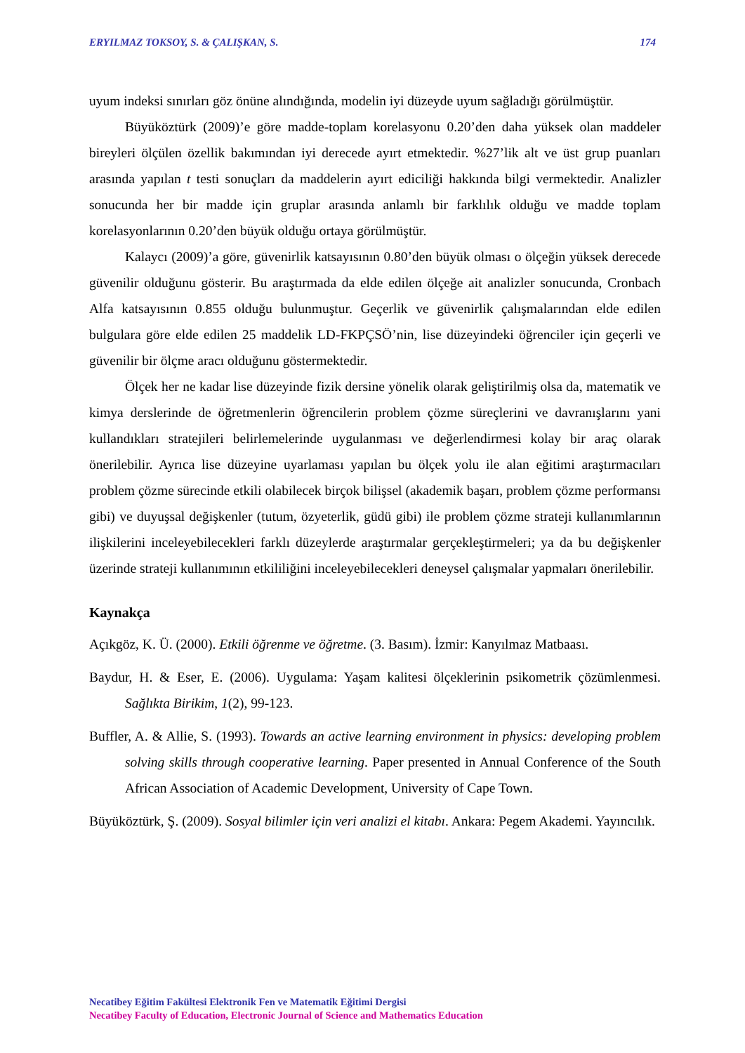ERYILMAZ TOKSOY, S. & ÇALIŞKAN, S. 174
uyum indeksi sınırları göz önüne alındığında, modelin iyi düzeyde uyum sağladığı görülmüştür.
Büyüköztürk (2009)’e göre madde-toplam korelasyonu 0.20’den daha yüksek olan maddeler bireyleri ölçülen özellik bakımından iyi derecede ayırt etmektedir. %27’lik alt ve üst grup puanları arasında yapılan t testi sonuçları da maddelerin ayırt ediciliği hakkında bilgi vermektedir. Analizler sonucunda her bir madde için gruplar arasında anlamlı bir farklılık olduğu ve madde toplam korelasyonlarının 0.20’den büyük olduğu ortaya görülmüştür.
Kalaycı (2009)’a göre, güvenirlik katsayısının 0.80’den büyük olması o ölçeğin yüksek derecede güvenilir olduğunu gösterir. Bu araştırmada da elde edilen ölçeğe ait analizler sonucunda, Cronbach Alfa katsayısının 0.855 olduğu bulunmuştur. Geçerlik ve güvenirlik çalışmalarından elde edilen bulgulara göre elde edilen 25 maddelik LD-FKPÇSÖ’nin, lise düzeyindeki öğrenciler için geçerli ve güvenilir bir ölçme aracı olduğunu göstermektedir.
Ölçek her ne kadar lise düzeyinde fizik dersine yönelik olarak geliştirilmiş olsa da, matematik ve kimya derslerinde de öğretmenlerin öğrencilerin problem çözme süreçlerini ve davranışlarını yani kullandıkları stratejileri belirlemelerinde uygulanması ve değerlendirmesi kolay bir araç olarak önerilebilir. Ayrıca lise düzeyine uyarlaması yapılan bu ölçek yolu ile alan eğitimi araştırmacıları problem çözme sürecinde etkili olabilecek birçok bilişsel (akademik başarı, problem çözme performansı gibi) ve duyuşsal değişkenler (tutum, özyeterlik, güdü gibi) ile problem çözme strateji kullanımlarının ilişkilerini inceleyebilecekleri farklı düzeylerde araştırmalar gerçekleştirmeleri; ya da bu değişkenler üzerinde strateji kullanımının etkililiğini inceleyebilecekleri deneysel çalışmalar yapmaları önerilebilir.
Kaynakça
Açıkgöz, K. Ü. (2000). Etkili öğrenme ve öğretme. (3. Basım). İzmir: Kanyılmaz Matbaası.
Baydur, H. & Eser, E. (2006). Uygulama: Yaşam kalitesi ölçeklerinin psikometrik çözümlenmesi. Sağlıkta Birikim, 1(2), 99-123.
Buffler, A. & Allie, S. (1993). Towards an active learning environment in physics: developing problem solving skills through cooperative learning. Paper presented in Annual Conference of the South African Association of Academic Development, University of Cape Town.
Büyüköztürk, Ş. (2009). Sosyal bilimler için veri analizi el kitabı. Ankara: Pegem Akademi. Yayıncılık.
Necatibey Eğitim Fakültesi Elektronik Fen ve Matematik Eğitimi Dergisi
Necatibey Faculty of Education, Electronic Journal of Science and Mathematics Education